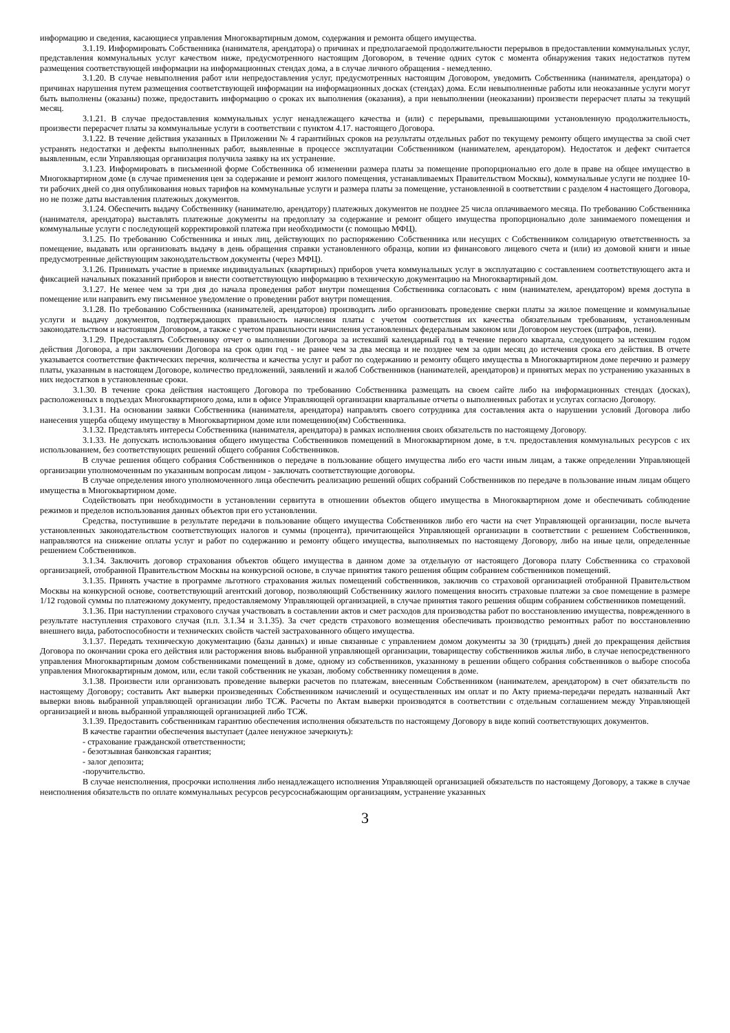информацию и сведения, касающиеся управления Многоквартирным домом, содержания и ремонта общего имущества.
3.1.19. Информировать Собственника (нанимателя, арендатора) о причинах и предполагаемой продолжительности перерывов в предоставлении коммунальных услуг, представления коммунальных услуг качеством ниже, предусмотренного настоящим Договором, в течение одних суток с момента обнаружения таких недостатков путем размещения соответствующей информации на информационных стендах дома, а в случае личного обращения - немедленно.
3.1.20. В случае невыполнения работ или непредоставления услуг, предусмотренных настоящим Договором, уведомить Собственника (нанимателя, арендатора) о причинах нарушения путем размещения соответствующей информации на информационных досках (стендах) дома. Если невыполненные работы или неоказанные услуги могут быть выполнены (оказаны) позже, предоставить информацию о сроках их выполнения (оказания), а при невыполнении (неоказании) произвести перерасчет платы за текущий месяц.
3.1.21. В случае предоставления коммунальных услуг ненадлежащего качества и (или) с перерывами, превышающими установленную продолжительность, произвести перерасчет платы за коммунальные услуги в соответствии с пунктом 4.17. настоящего Договора.
3.1.22. В течение действия указанных в Приложении № 4 гарантийных сроков на результаты отдельных работ по текущему ремонту общего имущества за свой счет устранять недостатки и дефекты выполненных работ, выявленные в процессе эксплуатации Собственником (нанимателем, арендатором). Недостаток и дефект считается выявленным, если Управляющая организация получила заявку на их устранение.
3.1.23. Информировать в письменной форме Собственника об изменении размера платы за помещение пропорционально его доле в праве на общее имущество в Многоквартирном доме (в случае применения цен за содержание и ремонт жилого помещения, устанавливаемых Правительством Москвы), коммунальные услуги не позднее 10-ти рабочих дней со дня опубликования новых тарифов на коммунальные услуги и размера платы за помещение, установленной в соответствии с разделом 4 настоящего Договора, но не позже даты выставления платежных документов.
3.1.24. Обеспечить выдачу Собственнику (нанимателю, арендатору) платежных документов не позднее 25 числа оплачиваемого месяца. По требованию Собственника (нанимателя, арендатора) выставлять платежные документы на предоплату за содержание и ремонт общего имущества пропорционально доле занимаемого помещения и коммунальные услуги с последующей корректировкой платежа при необходимости (с помощью МФЦ).
3.1.25. По требованию Собственника и иных лиц, действующих по распоряжению Собственника или несущих с Собственником солидарную ответственность за помещение, выдавать или организовать выдачу в день обращения справки установленного образца, копии из финансового лицевого счета и (или) из домовой книги и иные предусмотренные действующим законодательством документы (через МФЦ).
3.1.26. Принимать участие в приемке индивидуальных (квартирных) приборов учета коммунальных услуг в эксплуатацию с составлением соответствующего акта и фиксацией начальных показаний приборов и внести соответствующую информацию в техническую документацию на Многоквартирный дом.
3.1.27. Не менее чем за три дня до начала проведения работ внутри помещения Собственника согласовать с ним (нанимателем, арендатором) время доступа в помещение или направить ему письменное уведомление о проведении работ внутри помещения.
3.1.28. По требованию Собственника (нанимателей, арендаторов) производить либо организовать проведение сверки платы за жилое помещение и коммунальные услуги и выдачу документов, подтверждающих правильность начисления платы с учетом соответствия их качества обязательным требованиям, установленным законодательством и настоящим Договором, а также с учетом правильности начисления установленных федеральным законом или Договором неустоек (штрафов, пени).
3.1.29. Предоставлять Собственнику отчет о выполнении Договора за истекший календарный год в течение первого квартала, следующего за истекшим годом действия Договора, а при заключении Договора на срок один год - не ранее чем за два месяца и не позднее чем за один месяц до истечения срока его действия. В отчете указывается соответствие фактических перечня, количества и качества услуг и работ по содержанию и ремонту общего имущества в Многоквартирном доме перечню и размеру платы, указанным в настоящем Договоре, количество предложений, заявлений и жалоб Собственников (нанимателей, арендаторов) и принятых мерах по устранению указанных в них недостатков в установленные сроки.
3.1.30. В течение срока действия настоящего Договора по требованию Собственника размещать на своем сайте либо на информационных стендах (досках), расположенных в подъездах Многоквартирного дома, или в офисе Управляющей организации квартальные отчеты о выполненных работах и услугах согласно Договору.
3.1.31. На основании заявки Собственника (нанимателя, арендатора) направлять своего сотрудника для составления акта о нарушении условий Договора либо нанесения ущерба общему имуществу в Многоквартирном доме или помещению(ям) Собственника.
3.1.32. Представлять интересы Собственника (нанимателя, арендатора) в рамках исполнения своих обязательств по настоящему Договору.
3.1.33. Не допускать использования общего имущества Собственников помещений в Многоквартирном доме, в т.ч. предоставления коммунальных ресурсов с их использованием, без соответствующих решений общего собрания Собственников.
В случае решения общего собрания Собственников о передаче в пользование общего имущества либо его части иным лицам, а также определении Управляющей организации уполномоченным по указанным вопросам лицом - заключать соответствующие договоры.
В случае определения иного уполномоченного лица обеспечить реализацию решений общих собраний Собственников по передаче в пользование иным лицам общего имущества в Многоквартирном доме.
Содействовать при необходимости в установлении сервитута в отношении объектов общего имущества в Многоквартирном доме и обеспечивать соблюдение режимов и пределов использования данных объектов при его установлении.
Средства, поступившие в результате передачи в пользование общего имущества Собственников либо его части на счет Управляющей организации, после вычета установленных законодательством соответствующих налогов и суммы (процента), причитающейся Управляющей организации в соответствии с решением Собственников, направляются на снижение оплаты услуг и работ по содержанию и ремонту общего имущества, выполняемых по настоящему Договору, либо на иные цели, определенные решением Собственников.
3.1.34. Заключить договор страхования объектов общего имущества в данном доме за отдельную от настоящего Договора плату Собственника со страховой организацией, отобранной Правительством Москвы на конкурсной основе, в случае принятия такого решения общим собранием собственников помещений.
3.1.35. Принять участие в программе льготного страхования жилых помещений собственников, заключив со страховой организацией отобранной Правительством Москвы на конкурсной основе, соответствующий агентский договор, позволяющий Собственнику жилого помещения вносить страховые платежи за свое помещение в размере 1/12 годовой суммы по платежному документу, предоставляемому Управляющей организацией, в случае принятия такого решения общим собранием собственников помещений.
3.1.36. При наступлении страхового случая участвовать в составлении актов и смет расходов для производства работ по восстановлению имущества, поврежденного в результате наступления страхового случая (п.п. 3.1.34 и 3.1.35). За счет средств страхового возмещения обеспечивать производство ремонтных работ по восстановлению внешнего вида, работоспособности и технических свойств частей застрахованного общего имущества.
3.1.37. Передать техническую документацию (базы данных) и иные связанные с управлением домом документы за 30 (тридцать) дней до прекращения действия Договора по окончании срока его действия или расторжения вновь выбранной управляющей организации, товариществу собственников жилья либо, в случае непосредственного управления Многоквартирным домом собственниками помещений в доме, одному из собственников, указанному в решении общего собрания собственников о выборе способа управления Многоквартирным домом, или, если такой собственник не указан, любому собственнику помещения в доме.
3.1.38. Произвести или организовать проведение выверки расчетов по платежам, внесенным Собственником (нанимателем, арендатором) в счет обязательств по настоящему Договору; составить Акт выверки произведенных Собственником начислений и осуществленных им оплат и по Акту приема-передачи передать названный Акт выверки вновь выбранной управляющей организации либо ТСЖ. Расчеты по Актам выверки производятся в соответствии с отдельным соглашением между Управляющей организацией и вновь выбранной управляющей организацией либо ТСЖ.
3.1.39. Предоставить собственникам гарантию обеспечения исполнения обязательств по настоящему Договору в виде копий соответствующих документов.
В качестве гарантии обеспечения выступает (далее ненужное зачеркнуть):
- страхование гражданской ответственности;
- безотзывная банковская гарантия;
- залог депозита;
-поручительство.
В случае неисполнения, просрочки исполнения либо ненадлежащего исполнения Управляющей организацией обязательств по настоящему Договору, а также в случае неисполнения обязательств по оплате коммунальных ресурсов ресурсоснабжающим организациям, устранение указанных
3